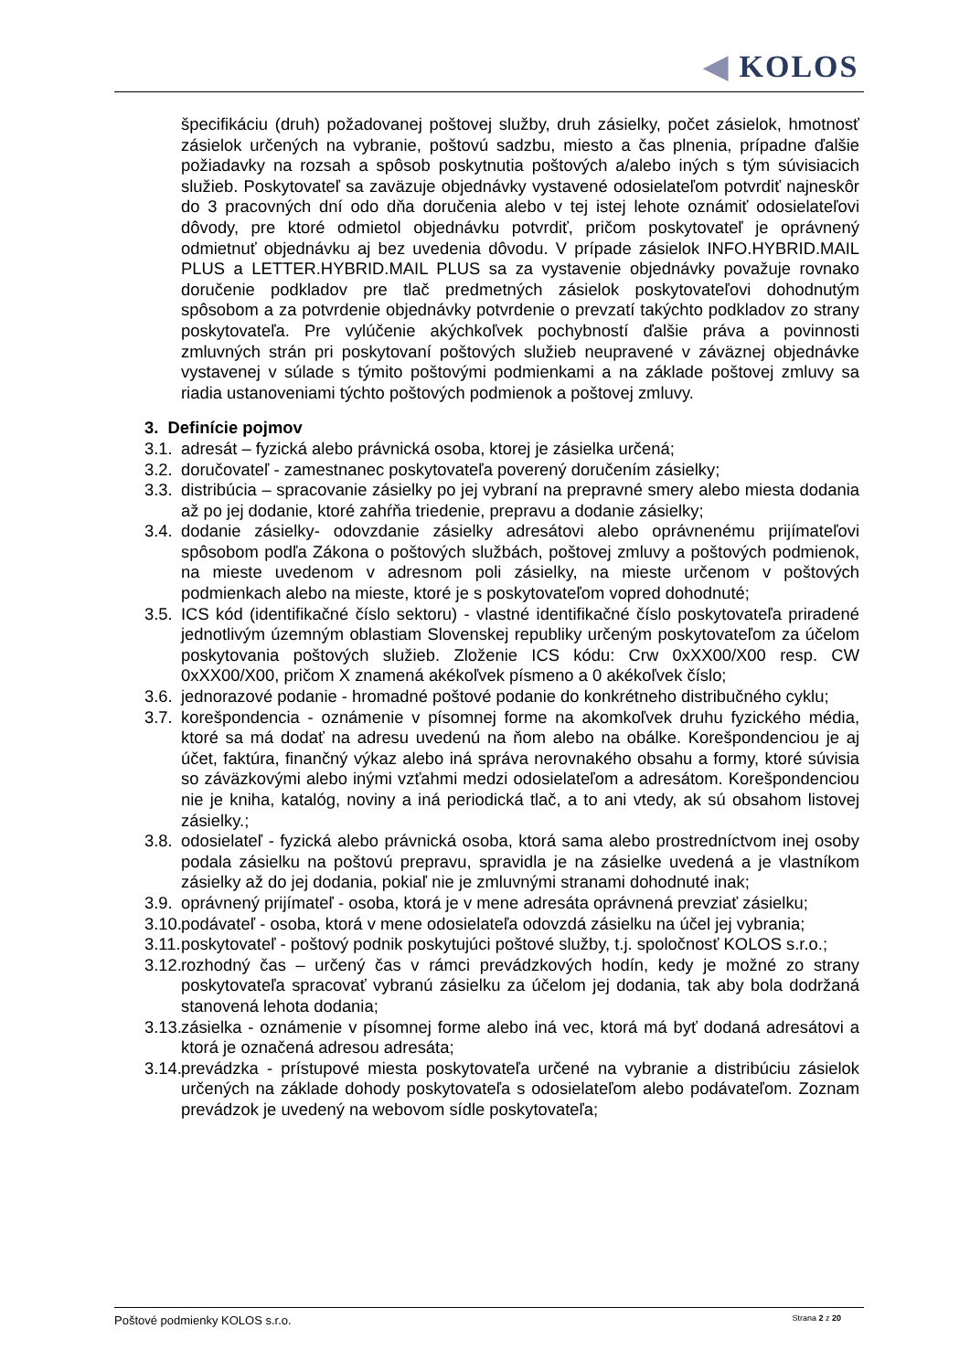◀ KOLOS
špecifikáciu (druh) požadovanej poštovej služby, druh zásielky, počet zásielok, hmotnosť zásielok určených na vybranie, poštovú sadzbu, miesto a čas plnenia, prípadne ďalšie požiadavky na rozsah a spôsob poskytnutia poštových a/alebo iných s tým súvisiacich služieb. Poskytovateľ sa zaväzuje objednávky vystavené odosielateľom potvrdiť najneskôr do 3 pracovných dní odo dňa doručenia alebo v tej istej lehote oznámiť odosielateľovi dôvody, pre ktoré odmietol objednávku potvrdiť, pričom poskytovateľ je oprávnený odmietnuť objednávku aj bez uvedenia dôvodu. V prípade zásielok INFO.HYBRID.MAIL PLUS a LETTER.HYBRID.MAIL PLUS sa za vystavenie objednávky považuje rovnako doručenie podkladov pre tlač predmetných zásielok poskytovateľovi dohodnutým spôsobom a za potvrdenie objednávky potvrdenie o prevzatí takýchto podkladov zo strany poskytovateľa. Pre vylúčenie akýchkoľvek pochybností ďalšie práva a povinnosti zmluvných strán pri poskytovaní poštových služieb neupravené v záväznej objednávke vystavenej v súlade s týmito poštovými podmienkami a na základe poštovej zmluvy sa riadia ustanoveniami týchto poštových podmienok a poštovej zmluvy.
3. Definície pojmov
3.1. adresát – fyzická alebo právnická osoba, ktorej je zásielka určená;
3.2. doručovateľ - zamestnanec poskytovateľa poverený doručením zásielky;
3.3. distribúcia – spracovanie zásielky po jej vybraní na prepravné smery alebo miesta dodania až po jej dodanie, ktoré zahŕňa triedenie, prepravu a dodanie zásielky;
3.4. dodanie zásielky- odovzdanie zásielky adresátovi alebo oprávnenému prijímateľovi spôsobom podľa Zákona o poštových službách, poštovej zmluvy a poštových podmienok, na mieste uvedenom v adresnom poli zásielky, na mieste určenom v poštových podmienkach alebo na mieste, ktoré je s poskytovateľom vopred dohodnuté;
3.5. ICS kód (identifikačné číslo sektoru) - vlastné identifikačné číslo poskytovateľa priradené jednotlivým územným oblastiam Slovenskej republiky určeným poskytovateľom za účelom poskytovania poštových služieb. Zloženie ICS kódu: Crw 0xXX00/X00 resp. CW 0xXX00/X00, pričom X znamená akékoľvek písmeno a 0 akékoľvek číslo;
3.6. jednorazové podanie - hromadné poštové podanie do konkrétneho distribučného cyklu;
3.7. korešpondencia - oznámenie v písomnej forme na akomkoľvek druhu fyzického média, ktoré sa má dodať na adresu uvedenú na ňom alebo na obálke. Korešpondenciou je aj účet, faktúra, finančný výkaz alebo iná správa nerovnakého obsahu a formy, ktoré súvisia so záväzkovými alebo inými vzťahmi medzi odosielateľom a adresátom. Korešpondenciou nie je kniha, katalóg, noviny a iná periodická tlač, a to ani vtedy, ak sú obsahom listovej zásielky.;
3.8. odosielateľ - fyzická alebo právnická osoba, ktorá sama alebo prostredníctvom inej osoby podala zásielku na poštovú prepravu, spravidla je na zásielke uvedená a je vlastníkom zásielky až do jej dodania, pokiaľ nie je zmluvnými stranami dohodnuté inak;
3.9. oprávnený prijímateľ - osoba, ktorá je v mene adresáta oprávnená prevziať zásielku;
3.10. podávateľ - osoba, ktorá v mene odosielateľa odovzdá zásielku na účel jej vybrania;
3.11. poskytovateľ - poštový podnik poskytujúci poštové služby, t.j. spoločnosť KOLOS s.r.o.;
3.12. rozhodný čas – určený čas v rámci prevádzkových hodín, kedy je možné zo strany poskytovateľa spracovať vybranú zásielku za účelom jej dodania, tak aby bola dodržaná stanovená lehota dodania;
3.13. zásielka - oznámenie v písomnej forme alebo iná vec, ktorá má byť dodaná adresátovi a ktorá je označená adresou adresáta;
3.14. prevádzka - prístupové miesta poskytovateľa určené na vybranie a distribúciu zásielok určených na základe dohody poskytovateľa s odosielateľom alebo podávateľom. Zoznam prevádzok je uvedený na webovom sídle poskytovateľa;
Poštové podmienky KOLOS s.r.o. Strana 2 z 20